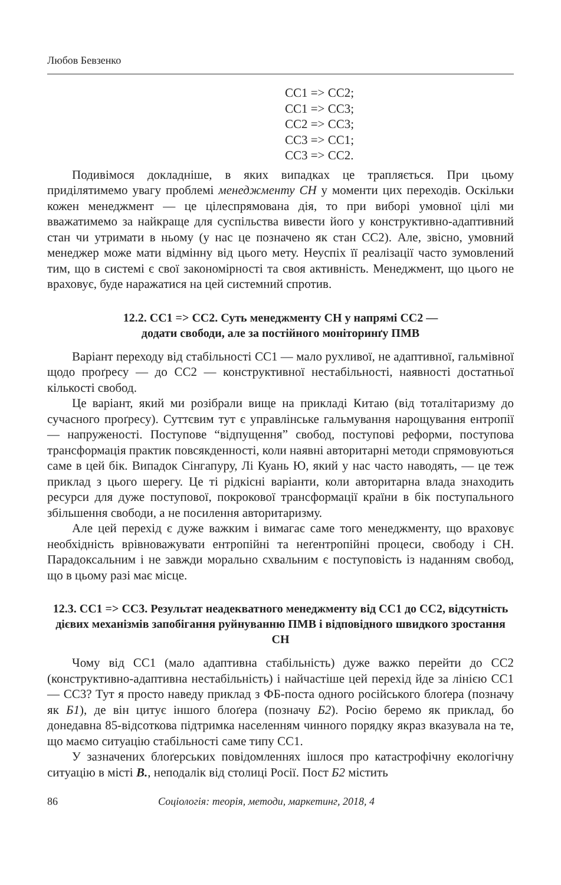Любов Бевзенко
CC1 => CC2;
CC1 => CC3;
CC2 => CC3;
CC3 => CC1;
CC3 => CC2.
Подивімося докладніше, в яких випадках це трапляється. При цьому приділятимемо увагу проблемі менеджменту СН у моменти цих переходів. Оскільки кожен менеджмент — це цілеспрямована дія, то при виборі умовної цілі ми вважатимемо за найкраще для суспільства вивести його у конструктивно-адаптивний стан чи утримати в ньому (у нас це позначено як стан СС2). Але, звісно, умовний менеджер може мати відмінну від цього мету. Неуспіх її реалізації часто зумовлений тим, що в системі є свої закономірності та своя активність. Менеджмент, що цього не враховує, буде наражатися на цей системний спротив.
12.2. СС1 => СС2. Суть менеджменту СН у напрямі СС2 —
додати свободи, але за постійного моніторинґу ПМВ
Варіант переходу від стабільності СС1 — мало рухливої, не адаптивної, гальмівної щодо проґресу — до СС2 — конструктивної нестабільності, наявності достатньої кількості свобод.
Це варіант, який ми розібрали вище на прикладі Китаю (від тоталітаризму до сучасного проґресу). Суттєвим тут є управлінське гальмування нарощування ентропії — напруженості. Поступове “відпущення” свобод, поступові реформи, поступова трансформація практик повсякденності, коли наявні авторитарні методи спрямовуються саме в цей бік. Випадок Сінгапуру, Лі Куань Ю, який у нас часто наводять, — це теж приклад з цього шерегу. Це ті рідкісні варіанти, коли авторитарна влада знаходить ресурси для дуже поступової, покрокової трансформації країни в бік поступального збільшення свободи, а не посилення авторитаризму.
Але цей перехід є дуже важким і вимагає саме того менеджменту, що враховує необхідність врівноважувати ентропійні та неґентропійні процеси, свободу і СН. Парадоксальним і не завжди морально схвальним є поступовість із наданням свобод, що в цьому разі має місце.
12.3. СС1 => СС3. Результат неадекватного менеджменту від СС1 до СС2, відсутність дієвих механізмів запобігання руйнуванню ПМВ і відповідного швидкого зростання СН
Чому від СС1 (мало адаптивна стабільність) дуже важко перейти до СС2 (конструктивно-адаптивна нестабільність) і найчастіше цей перехід йде за лінією СС1 — СС3? Тут я просто наведу приклад з ФБ-поста одного російського блоґера (позначу як Б1), де він цитує іншого блоґера (позначу Б2). Росію беремо як приклад, бо донедавна 85-відсоткова підтримка населенням чинного порядку якраз вказувала на те, що маємо ситуацію стабільності саме типу СС1.
У зазначених блоґерських повідомленнях ішлося про катастрофічну екологічну ситуацію в місті В., неподалік від столиці Росії. Пост Б2 містить
86 Соціологія: теорія, методи, маркетинг, 2018, 4